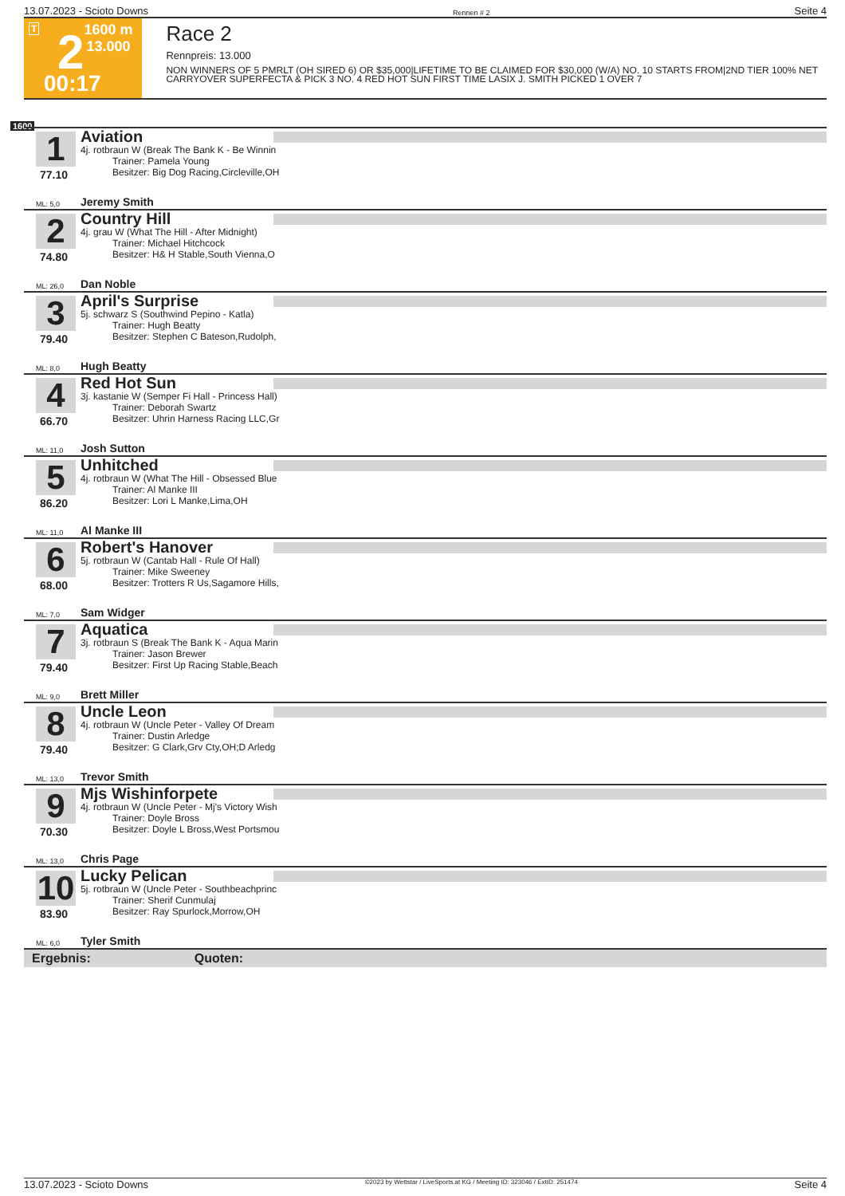13.07.2023 - Scioto Downs Rennen # 2 Seite 4
T 2 1600 m
13.000
00:17
Race 2
Rennpreis: 13.000
NON WINNERS OF 5 PMRLT (OH SIRED 6) OR $35,000|LIFETIME TO BE CLAIMED FOR $30,000 (W/A) NO. 10 STARTS FROM|2ND TIER 100% NET CARRYOVER SUPERFECTA & PICK 3 NO. 4 RED HOT SUN FIRST TIME LASIX J. SMITH PICKED 1 OVER 7
1600
1
77.10
Aviation
4j. rotbraun W (Break The Bank K - Be Winnin
Trainer: Pamela Young
Besitzer: Big Dog Racing,Circleville,OH
ML: 5,0 Jeremy Smith
2
74.80
Country Hill
4j. grau W (What The Hill - After Midnight)
Trainer: Michael Hitchcock
Besitzer: H& H Stable,South Vienna,O
ML: 26,0 Dan Noble
3
79.40
April's Surprise
5j. schwarz S (Southwind Pepino - Katla)
Trainer: Hugh Beatty
Besitzer: Stephen C Bateson,Rudolph,
ML: 8,0 Hugh Beatty
4
66.70
Red Hot Sun
3j. kastanie W (Semper Fi Hall - Princess Hall)
Trainer: Deborah Swartz
Besitzer: Uhrin Harness Racing LLC,Gr
ML: 11,0 Josh Sutton
5
86.20
Unhitched
4j. rotbraun W (What The Hill - Obsessed Blue
Trainer: Al Manke III
Besitzer: Lori L Manke,Lima,OH
ML: 11,0 Al Manke III
6
68.00
Robert's Hanover
5j. rotbraun W (Cantab Hall - Rule Of Hall)
Trainer: Mike Sweeney
Besitzer: Trotters R Us,Sagamore Hills,
ML: 7,0 Sam Widger
7
79.40
Aquatica
3j. rotbraun S (Break The Bank K - Aqua Marin
Trainer: Jason Brewer
Besitzer: First Up Racing Stable,Beach
ML: 9,0 Brett Miller
8
79.40
Uncle Leon
4j. rotbraun W (Uncle Peter - Valley Of Dream
Trainer: Dustin Arledge
Besitzer: G Clark,Grv Cty,OH;D Arledg
ML: 13,0 Trevor Smith
9
70.30
Mjs Wishinforpete
4j. rotbraun W (Uncle Peter - Mj's Victory Wish
Trainer: Doyle Bross
Besitzer: Doyle L Bross,West Portsmou
ML: 13,0 Chris Page
10
83.90
Lucky Pelican
5j. rotbraun W (Uncle Peter - Southbeachprinc
Trainer: Sherif Cunmulaj
Besitzer: Ray Spurlock,Morrow,OH
ML: 6,0 Tyler Smith
Ergebnis: Quoten:
13.07.2023 - Scioto Downs ©2023 by Wettstar / LiveSports.at KG / Meeting ID: 323046 / ExtID: 251474 Seite 4